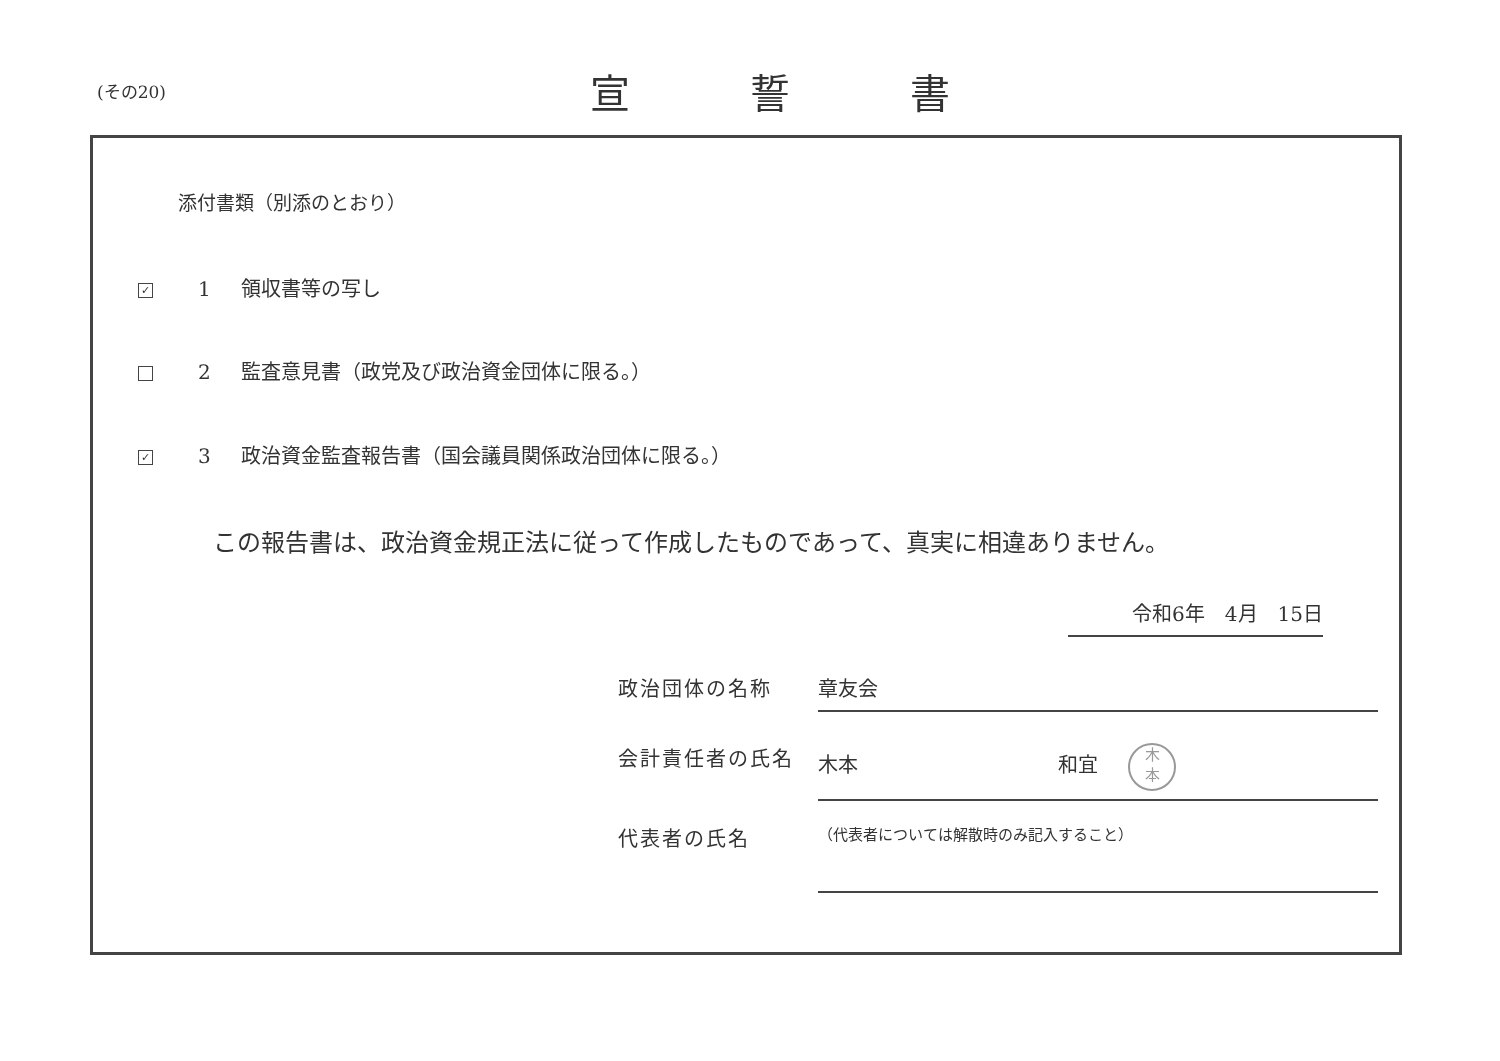(その20) 宣誓書
添付書類（別添のとおり）
✓ 1 領収書等の写し
2 監査意見書（政党及び政治資金団体に限る。）
✓ 3 政治資金監査報告書（国会議員関係政治団体に限る。）
この報告書は、政治資金規正法に従って作成したものであって、真実に相違ありません。
令和6年　4月　15日
政治団体の名称 章友会
会計責任者の氏名 木本 和宜 木
本
代表者の氏名 （代表者については解散時のみ記入すること）